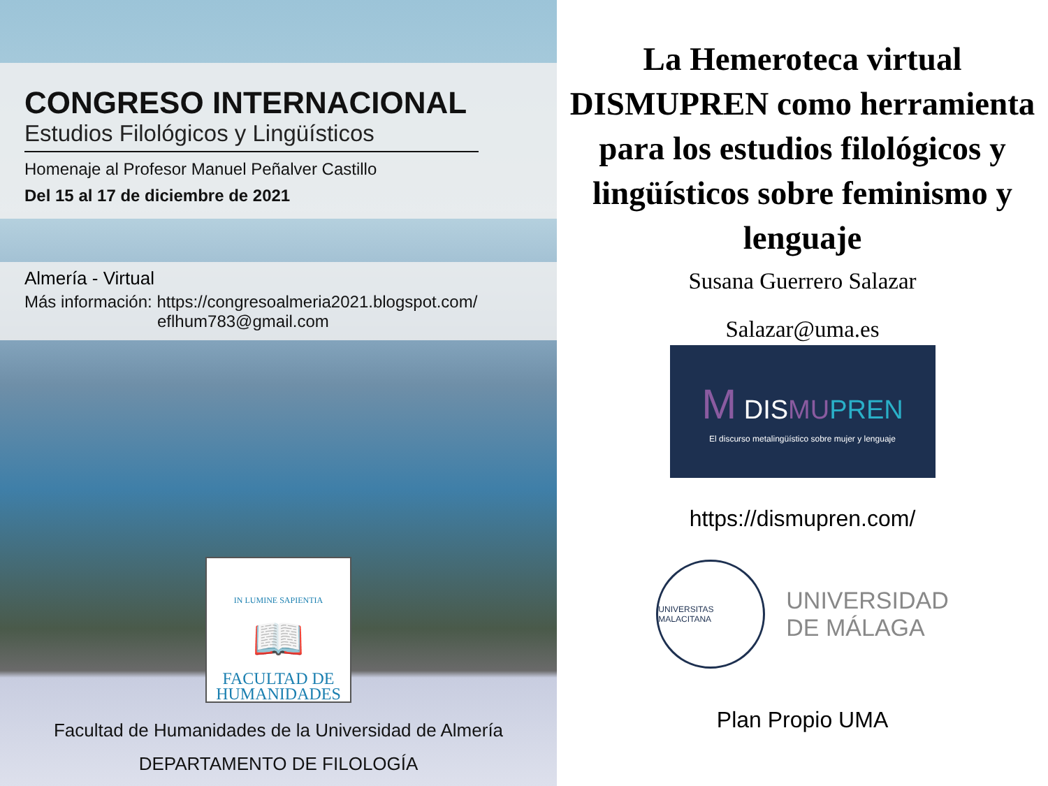CONGRESO INTERNACIONAL
Estudios Filológicos y Lingüísticos
Homenaje al Profesor Manuel Peñalver Castillo
Del 15 al 17 de diciembre de 2021
Almería - Virtual
Más información: https://congresoalmeria2021.blogspot.com/
eflhum783@gmail.com
IN LUMINE SAPIENTIA
📖
FACULTAD DE
HUMANIDADES
Facultad de Humanidades de la Universidad de Almería
DEPARTAMENTO DE FILOLOGÍA
La Hemeroteca virtual DISMUPREN como herramienta para los estudios filológicos y lingüísticos sobre feminismo y lenguaje
Susana Guerrero Salazar
Salazar@uma.es
M DISMU PREN
El discurso metalingüístico sobre mujer y lenguaje
https://dismupren.com/
UNIVERSITAS MALACITANA
UNIVERSIDAD
DE MÁLAGA
Plan Propio UMA